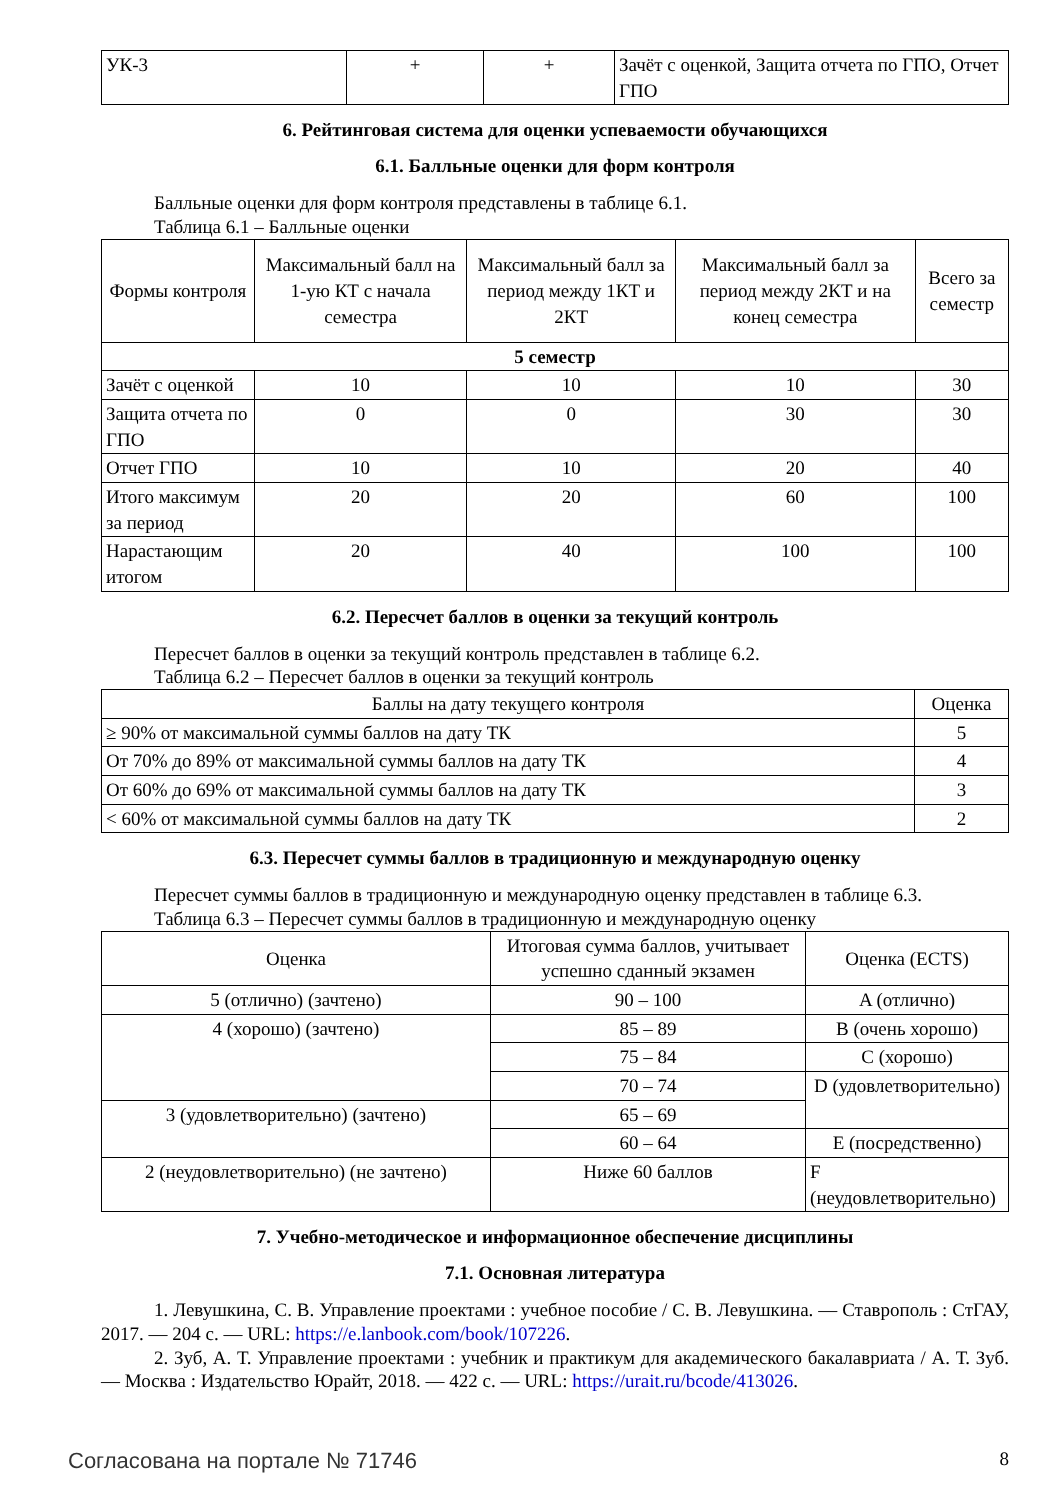| УК-3 | + | + | Зачёт с оценкой, Защита отчета по ГПО, Отчет ГПО |
6. Рейтинговая система для оценки успеваемости обучающихся
6.1. Балльные оценки для форм контроля
Балльные оценки для форм контроля представлены в таблице 6.1.
Таблица 6.1 – Балльные оценки
| Формы контроля | Максимальный балл на 1-ую КТ с начала семестра | Максимальный балл за период между 1КТ и 2КТ | Максимальный балл за период между 2КТ и на конец семестра | Всего за семестр |
| --- | --- | --- | --- | --- |
| 5 семестр | | | | |
| Зачёт с оценкой | 10 | 10 | 10 | 30 |
| Защита отчета по ГПО | 0 | 0 | 30 | 30 |
| Отчет ГПО | 10 | 10 | 20 | 40 |
| Итого максимум за период | 20 | 20 | 60 | 100 |
| Нарастающим итогом | 20 | 40 | 100 | 100 |
6.2. Пересчет баллов в оценки за текущий контроль
Пересчет баллов в оценки за текущий контроль представлен в таблице 6.2.
Таблица 6.2 – Пересчет баллов в оценки за текущий контроль
| Баллы на дату текущего контроля | Оценка |
| --- | --- |
| ≥ 90% от максимальной суммы баллов на дату ТК | 5 |
| От 70% до 89% от максимальной суммы баллов на дату ТК | 4 |
| От 60% до 69% от максимальной суммы баллов на дату ТК | 3 |
| < 60% от максимальной суммы баллов на дату ТК | 2 |
6.3. Пересчет суммы баллов в традиционную и международную оценку
Пересчет суммы баллов в традиционную и международную оценку представлен в таблице 6.3.
Таблица 6.3 – Пересчет суммы баллов в традиционную и международную оценку
| Оценка | Итоговая сумма баллов, учитывает успешно сданный экзамен | Оценка (ECTS) |
| --- | --- | --- |
| 5 (отлично) (зачтено) | 90 – 100 | A (отлично) |
| 4 (хорошо) (зачтено) | 85 – 89 | B (очень хорошо) |
| | 75 – 84 | C (хорошо) |
| | 70 – 74 | D (удовлетворительно) |
| 3 (удовлетворительно) (зачтено) | 65 – 69 | |
| | 60 – 64 | E (посредственно) |
| 2 (неудовлетворительно) (не зачтено) | Ниже 60 баллов | F (неудовлетворительно) |
7. Учебно-методическое и информационное обеспечение дисциплины
7.1. Основная литература
1. Левушкина, С. В. Управление проектами : учебное пособие / С. В. Левушкина. — Ставрополь : СтГАУ, 2017. — 204 с. — URL: https://e.lanbook.com/book/107226.
2. Зуб, А. Т. Управление проектами : учебник и практикум для академического бакалавриата / А. Т. Зуб. — Москва : Издательство Юрайт, 2018. — 422 с. — URL: https://urait.ru/bcode/413026.
Согласована на портале № 71746 8